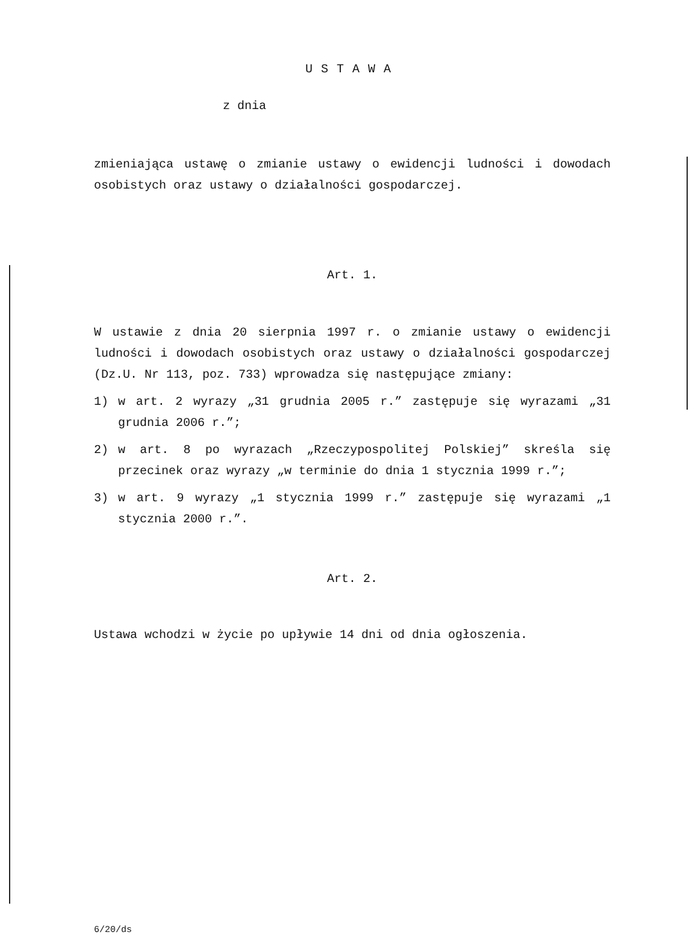USTAWA
z dnia
zmieniająca ustawę o zmianie ustawy o ewidencji ludności i dowodach osobistych oraz ustawy o działalności gospodarczej.
Art. 1.
W ustawie z dnia 20 sierpnia 1997 r. o zmianie ustawy o ewidencji ludności i dowodach osobistych oraz ustawy o działalności gospodarczej (Dz.U. Nr 113, poz. 733) wprowadza się następujące zmiany:
1) w art. 2 wyrazy „31 grudnia 2005 r.” zastępuje się wyrazami „31 grudnia 2006 r.”;
2) w art. 8 po wyrazach „Rzeczypospolitej Polskiej” skreśla się przecinek oraz wyrazy „w terminie do dnia 1 stycznia 1999 r.”;
3) w art. 9 wyrazy „1 stycznia 1999 r.” zastępuje się wyrazami „1 stycznia 2000 r.”.
Art. 2.
Ustawa wchodzi w życie po upływie 14 dni od dnia ogłoszenia.
6/20/ds